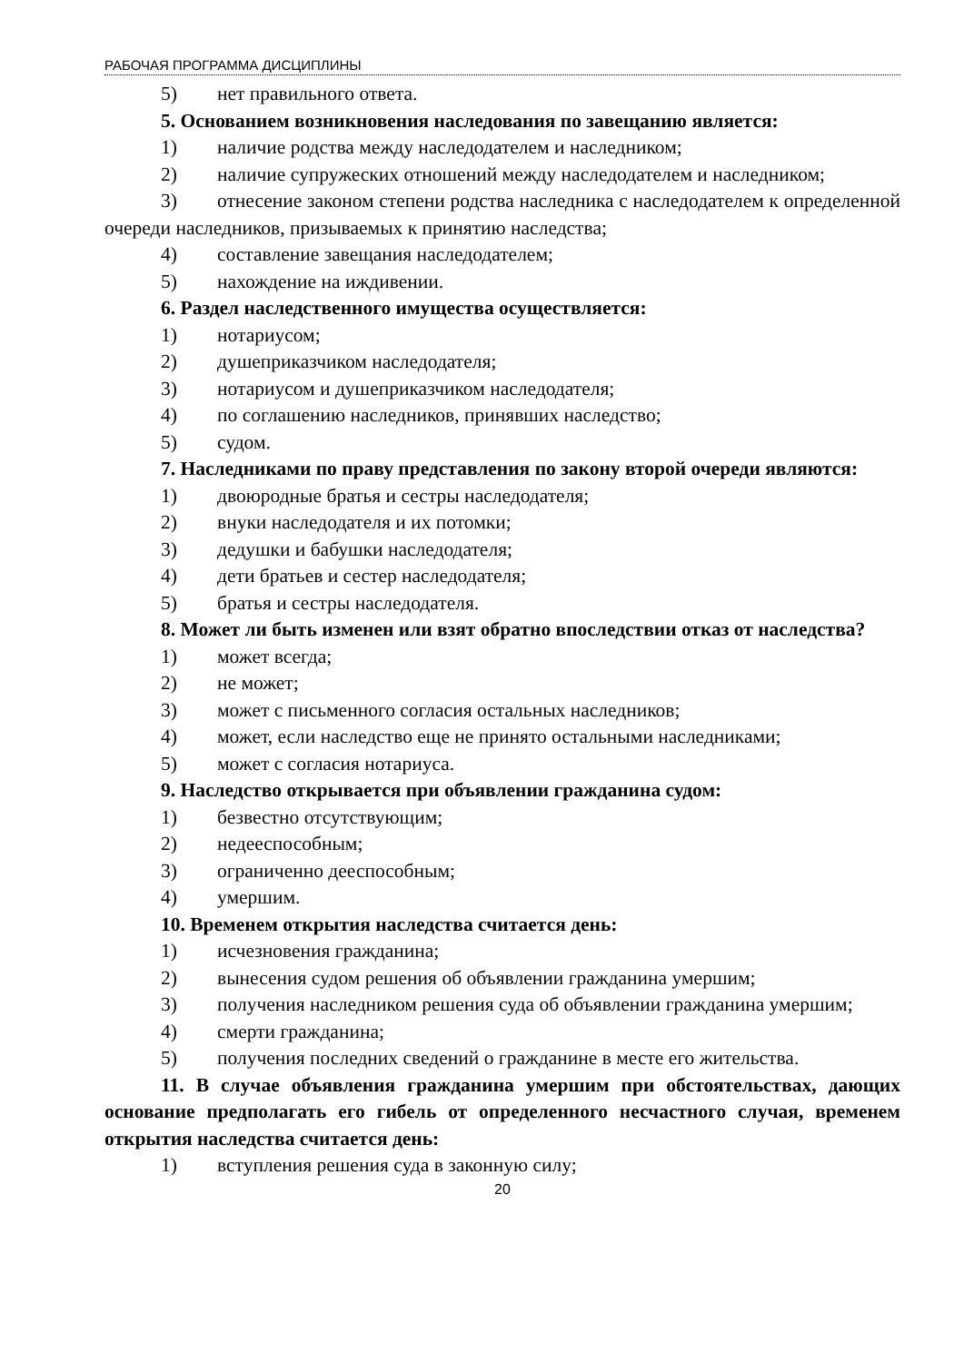РАБОЧАЯ ПРОГРАММА ДИСЦИПЛИНЫ
5) нет правильного ответа.
5. Основанием возникновения наследования по завещанию является:
1) наличие родства между наследодателем и наследником;
2) наличие супружеских отношений между наследодателем и наследником;
3) отнесение законом степени родства наследника с наследодателем к определенной очереди наследников, призываемых к принятию наследства;
4) составление завещания наследодателем;
5) нахождение на иждивении.
6. Раздел наследственного имущества осуществляется:
1) нотариусом;
2) душеприказчиком наследодателя;
3) нотариусом и душеприказчиком наследодателя;
4) по соглашению наследников, принявших наследство;
5) судом.
7. Наследниками по праву представления по закону второй очереди являются:
1) двоюродные братья и сестры наследодателя;
2) внуки наследодателя и их потомки;
3) дедушки и бабушки наследодателя;
4) дети братьев и сестер наследодателя;
5) братья и сестры наследодателя.
8. Может ли быть изменен или взят обратно впоследствии отказ от наследства?
1) может всегда;
2) не может;
3) может с письменного согласия остальных наследников;
4) может, если наследство еще не принято остальными наследниками;
5) может с согласия нотариуса.
9. Наследство открывается при объявлении гражданина судом:
1) безвестно отсутствующим;
2) недееспособным;
3) ограниченно дееспособным;
4) умершим.
10. Временем открытия наследства считается день:
1) исчезновения гражданина;
2) вынесения судом решения об объявлении гражданина умершим;
3) получения наследником решения суда об объявлении гражданина умершим;
4) смерти гражданина;
5) получения последних сведений о гражданине в месте его жительства.
11. В случае объявления гражданина умершим при обстоятельствах, дающих основание предполагать его гибель от определенного несчастного случая, временем открытия наследства считается день:
1) вступления решения суда в законную силу;
20